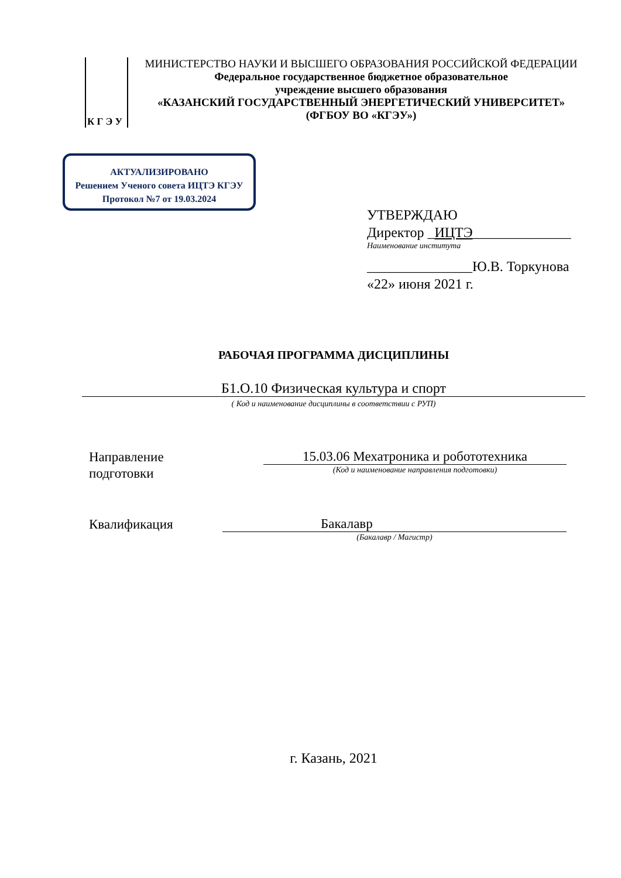К Г Э У
МИНИСТЕРСТВО НАУКИ И ВЫСШЕГО ОБРАЗОВАНИЯ РОССИЙСКОЙ ФЕДЕРАЦИИ
Федеральное государственное бюджетное образовательное
учреждение высшего образования
«КАЗАНСКИЙ ГОСУДАРСТВЕННЫЙ ЭНЕРГЕТИЧЕСКИЙ УНИВЕРСИТЕТ»
(ФГБОУ ВО «КГЭУ»)
АКТУАЛИЗИРОВАНО
Решением Ученого совета ИЦТЭ КГЭУ
Протокол №7 от 19.03.2024
УТВЕРЖДАЮ
Директор _ИЦТЭ______________
Наименование института
_______________Ю.В. Торкунова
«22» июня 2021 г.
РАБОЧАЯ ПРОГРАММА ДИСЦИПЛИНЫ
Б1.О.10 Физическая культура и спорт
( Код и наименование дисциплины в соответствии с РУП)
Направление
подготовки
15.03.06 Мехатроника и робототехника
(Код и наименование направления подготовки)
Квалификация Бакалавр
(Бакалавр / Магистр)
г. Казань, 2021